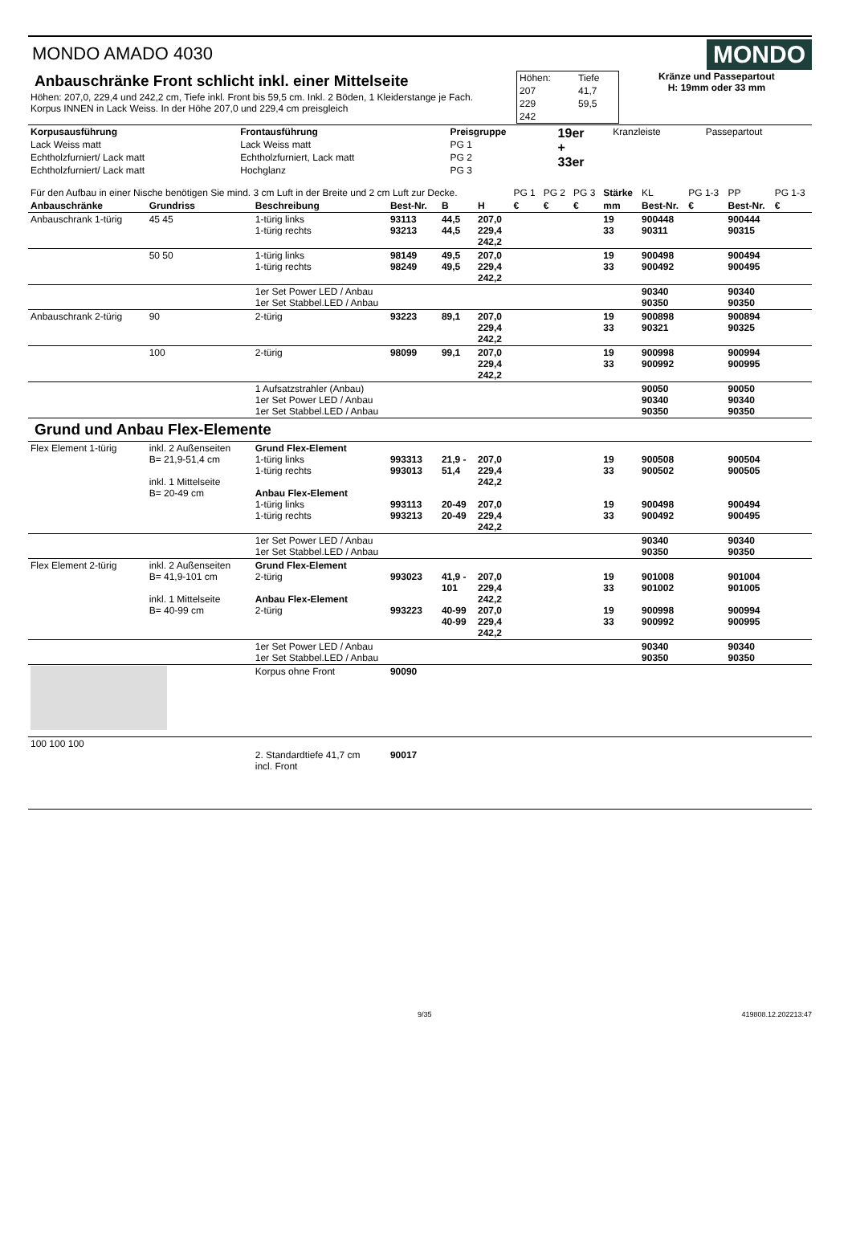MONDO AMADO 4030
MONDO
| Anbauschränke Front schlicht inkl. einer Mittelseite Höhen: 207,0, 229,4 und 242,2 cm, Tiefe inkl. Front bis 59,5 cm. Inkl. 2 Böden, 1 Kleiderstange je Fach. Korpus INNEN in Lack Weiss. In der Höhe 207,0 und 229,4 cm preisgleich | / Höhen: / Tiefe / / 207 / 41,7 / / 229 / 59,5 / / 242 / / | Kränze und Passepartout H: 19mm oder 33 mm |
| Korpusausführung | Frontausführung | Preisgruppe | 19er + 33er | Kranzleiste | Passepartout |
| Lack Weiss matt | Lack Weiss matt | PG 1 | | | |
| Echtholzfurniert/ Lack matt | Echtholzfurniert, Lack matt | PG 2 | | | |
| Echtholzfurniert/ Lack matt | Hochglanz | PG 3 | | | |
| Für den Aufbau in einer Nische benötigen Sie mind. 3 cm Luft in der Breite und 2 cm Luft zur Decke. | | | | | | PG 1 | PG 2 | PG 3 | Stärke | KL | PG 1-3 | PP | PG 1-3 |
| Anbauschränke | Grundriss | Beschreibung | Best-Nr. | B | H | € | € | € | mm | Best-Nr. | € | Best-Nr. | € |
| Anbauschrank 1-türig | 45 45 | 1-türig links 1-türig rechts | 93113 93213 | 44,5 44,5 | 207,0 229,4 242,2 | | | | 19 33 | 900448 90311 | | 900444 90315 | |
| | 50 50 | 1-türig links 1-türig rechts | 98149 98249 | 49,5 49,5 | 207,0 229,4 242,2 | | | | 19 33 | 900498 900492 | | 900494 900495 | |
| | | 1er Set Power LED / Anbau 1er Set Stabbel.LED / Anbau | | | | | | | | 90340 90350 | | 90340 90350 | |
| Anbauschrank 2-türig | 90 | 2-türig | 93223 | 89,1 | 207,0 229,4 242,2 | | | | 19 33 | 900898 90321 | | 900894 90325 | |
| | 100 | 2-türig | 98099 | 99,1 | 207,0 229,4 242,2 | | | | 19 33 | 900998 900992 | | 900994 900995 | |
| | | 1 Aufsatzstrahler (Anbau) 1er Set Power LED / Anbau 1er Set Stabbel.LED / Anbau | | | | | | | | 90050 90340 90350 | | 90050 90340 90350 | |
| Grund und Anbau Flex-Elemente | | | | | | | | | | | | | |
| Flex Element 1-türig | inkl. 2 Außenseiten B= 21,9-51,4 cm inkl. 1 Mittelseite B= 20-49 cm | Grund Flex-Element 1-türig links 1-türig rechts Anbau Flex-Element 1-türig links 1-türig rechts | 993313 993013 993113 993213 | 21,9 - 51,4 20-49 20-49 | 207,0 229,4 242,2 207,0 229,4 242,2 | | | | 19 33 19 33 | 900508 900502 900498 900492 | | 900504 900505 900494 900495 | |
| | | 1er Set Power LED / Anbau 1er Set Stabbel.LED / Anbau | | | | | | | | 90340 90350 | | 90340 90350 | |
| Flex Element 2-türig | inkl. 2 Außenseiten B= 41,9-101 cm inkl. 1 Mittelseite B= 40-99 cm | Grund Flex-Element 2-türig Anbau Flex-Element 2-türig | 993023 993223 | 41,9 - 101 40-99 40-99 | 207,0 229,4 242,2 207,0 229,4 242,2 | | | | 19 33 19 33 | 901008 901002 900998 900992 | | 901004 901005 900994 900995 | |
| | | 1er Set Power LED / Anbau 1er Set Stabbel.LED / Anbau | | | | | | | | 90340 90350 | | 90340 90350 | |
| | | Korpus ohne Front | 90090 | | | | | | | | | | |
| 100 100 100 | | 2. Standardtiefe 41,7 cm incl. Front | 90017 | | | | | | | | | | |
9/35 419808.12.202213:47